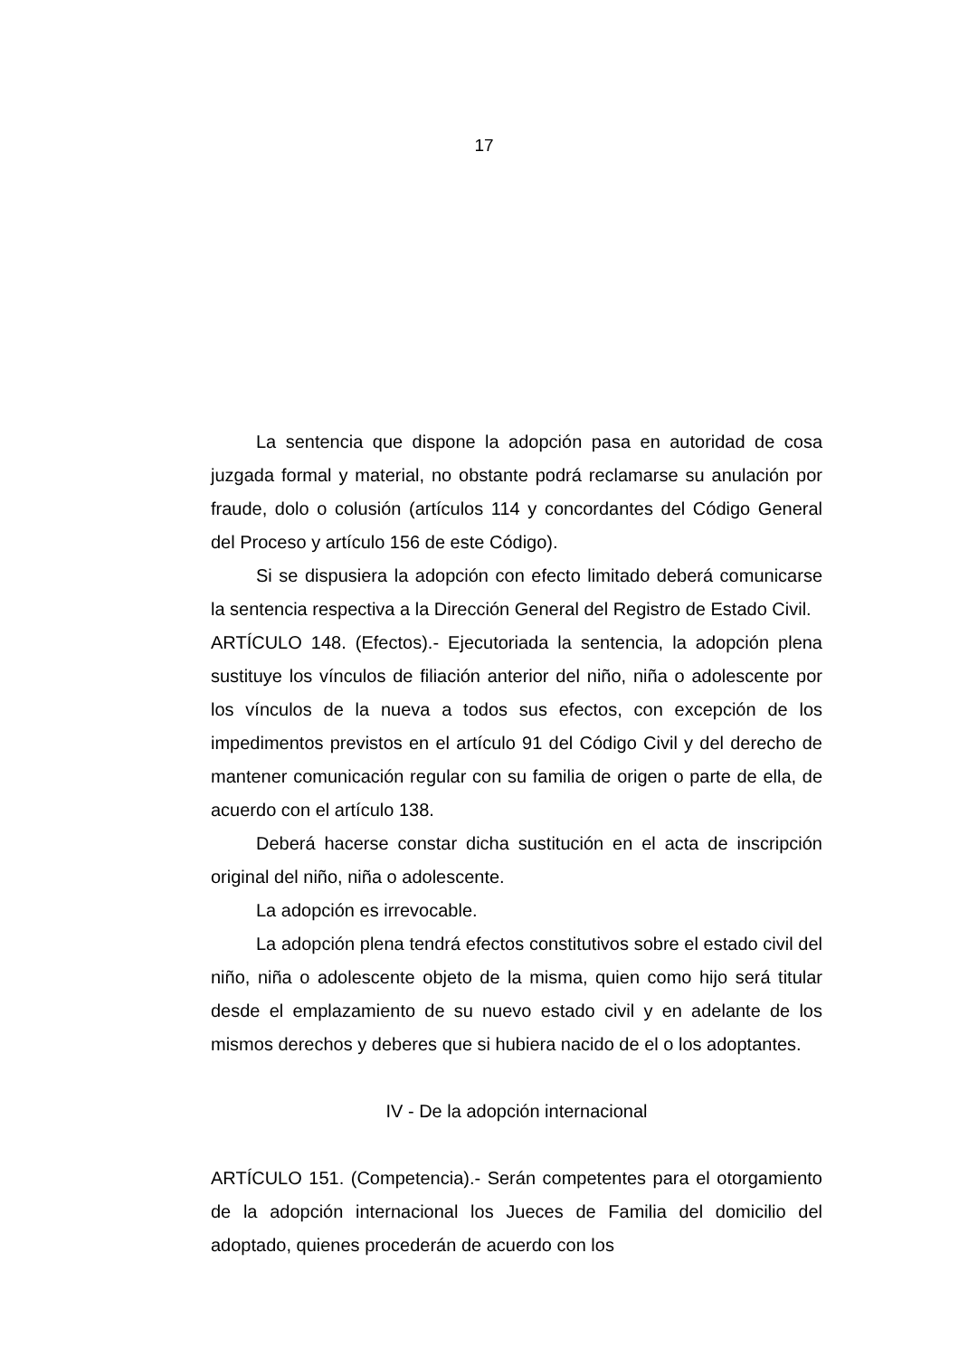17
La sentencia que dispone la adopción pasa en autoridad de cosa juzgada formal y material, no obstante podrá reclamarse su anulación por fraude, dolo o colusión (artículos 114 y concordantes del Código General del Proceso y artículo 156 de este Código).
Si se dispusiera la adopción con efecto limitado deberá comunicarse la sentencia respectiva a la Dirección General del Registro de Estado Civil.
ARTÍCULO 148. (Efectos).- Ejecutoriada la sentencia, la adopción plena sustituye los vínculos de filiación anterior del niño, niña o adolescente por los vínculos de la nueva a todos sus efectos, con excepción de los impedimentos previstos en el artículo 91 del Código Civil y del derecho de mantener comunicación regular con su familia de origen o parte de ella, de acuerdo con el artículo 138.
Deberá hacerse constar dicha sustitución en el acta de inscripción original del niño, niña o adolescente.
La adopción es irrevocable.
La adopción plena tendrá efectos constitutivos sobre el estado civil del niño, niña o adolescente objeto de la misma, quien como hijo será titular desde el emplazamiento de su nuevo estado civil y en adelante de los mismos derechos y deberes que si hubiera nacido de el o los adoptantes.
IV - De la adopción internacional
ARTÍCULO 151. (Competencia).- Serán competentes para el otorgamiento de la adopción internacional los Jueces de Familia del domicilio del adoptado, quienes procederán de acuerdo con los